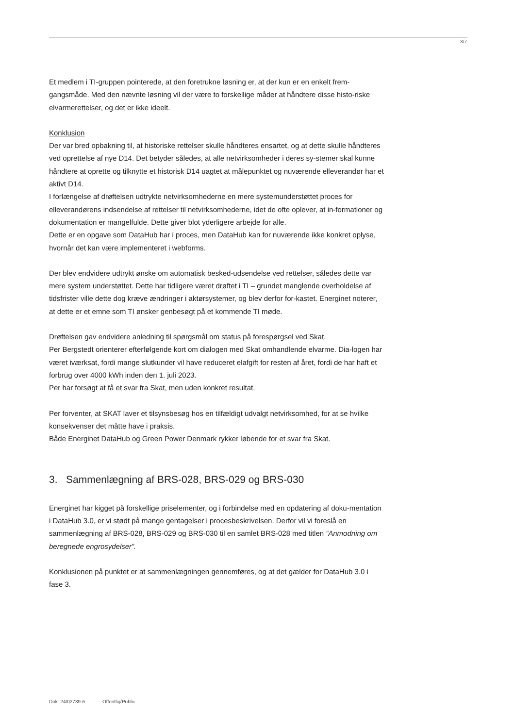3/7
Et medlem i TI-gruppen pointerede, at den foretrukne løsning er, at der kun er en enkelt frem-gangsmåde. Med den nævnte løsning vil der være to forskellige måder at håndtere disse histo-riske elvarmerettelser, og det er ikke ideelt.
Konklusion
Der var bred opbakning til, at historiske rettelser skulle håndteres ensartet, og at dette skulle håndteres ved oprettelse af nye D14. Det betyder således, at alle netvirksomheder i deres sy-stemer skal kunne håndtere at oprette og tilknytte et historisk D14 uagtet at målepunktet og nuværende elleverandør har et aktivt D14.
I forlængelse af drøftelsen udtrykte netvirksomhederne en mere systemunderstøttet proces for elleverandørens indsendelse af rettelser til netvirksomhederne, idet de ofte oplever, at in-formationer og dokumentation er mangelfulde. Dette giver blot yderligere arbejde for alle.
Dette er en opgave som DataHub har i proces, men DataHub kan for nuværende ikke konkret oplyse, hvornår det kan være implementeret i webforms.
Der blev endvidere udtrykt ønske om automatisk besked-udsendelse ved rettelser, således dette var mere system understøttet. Dette har tidligere været drøftet i TI – grundet manglende overholdelse af tidsfrister ville dette dog kræve ændringer i aktørsystemer, og blev derfor for-kastet. Energinet noterer, at dette er et emne som TI ønsker genbesøgt på et kommende TI møde.
Drøftelsen gav endvidere anledning til spørgsmål om status på forespørgsel ved Skat.
Per Bergstedt orienterer efterfølgende kort om dialogen med Skat omhandlende elvarme. Dia-logen har været iværksat, fordi mange slutkunder vil have reduceret elafgift for resten af året, fordi de har haft et forbrug over 4000 kWh inden den 1. juli 2023.
Per har forsøgt at få et svar fra Skat, men uden konkret resultat.
Per forventer, at SKAT laver et tilsynsbesøg hos en tilfældigt udvalgt netvirksomhed, for at se hvilke konsekvenser det måtte have i praksis.
Både Energinet DataHub og Green Power Denmark rykker løbende for et svar fra Skat.
3. Sammenlægning af BRS-028, BRS-029 og BRS-030
Energinet har kigget på forskellige priselementer, og i forbindelse med en opdatering af doku-mentation i DataHub 3.0, er vi stødt på mange gentagelser i procesbeskrivelsen. Derfor vil vi foreslå en sammenlægning af BRS-028, BRS-029 og BRS-030 til en samlet BRS-028 med titlen ”Anmodning om beregnede engrosydelser”.
Konklusionen på punktet er at sammenlægningen gennemføres, og at det gælder for DataHub 3.0 i fase 3.
Dok. 24/02739-6 Offentlig/Public